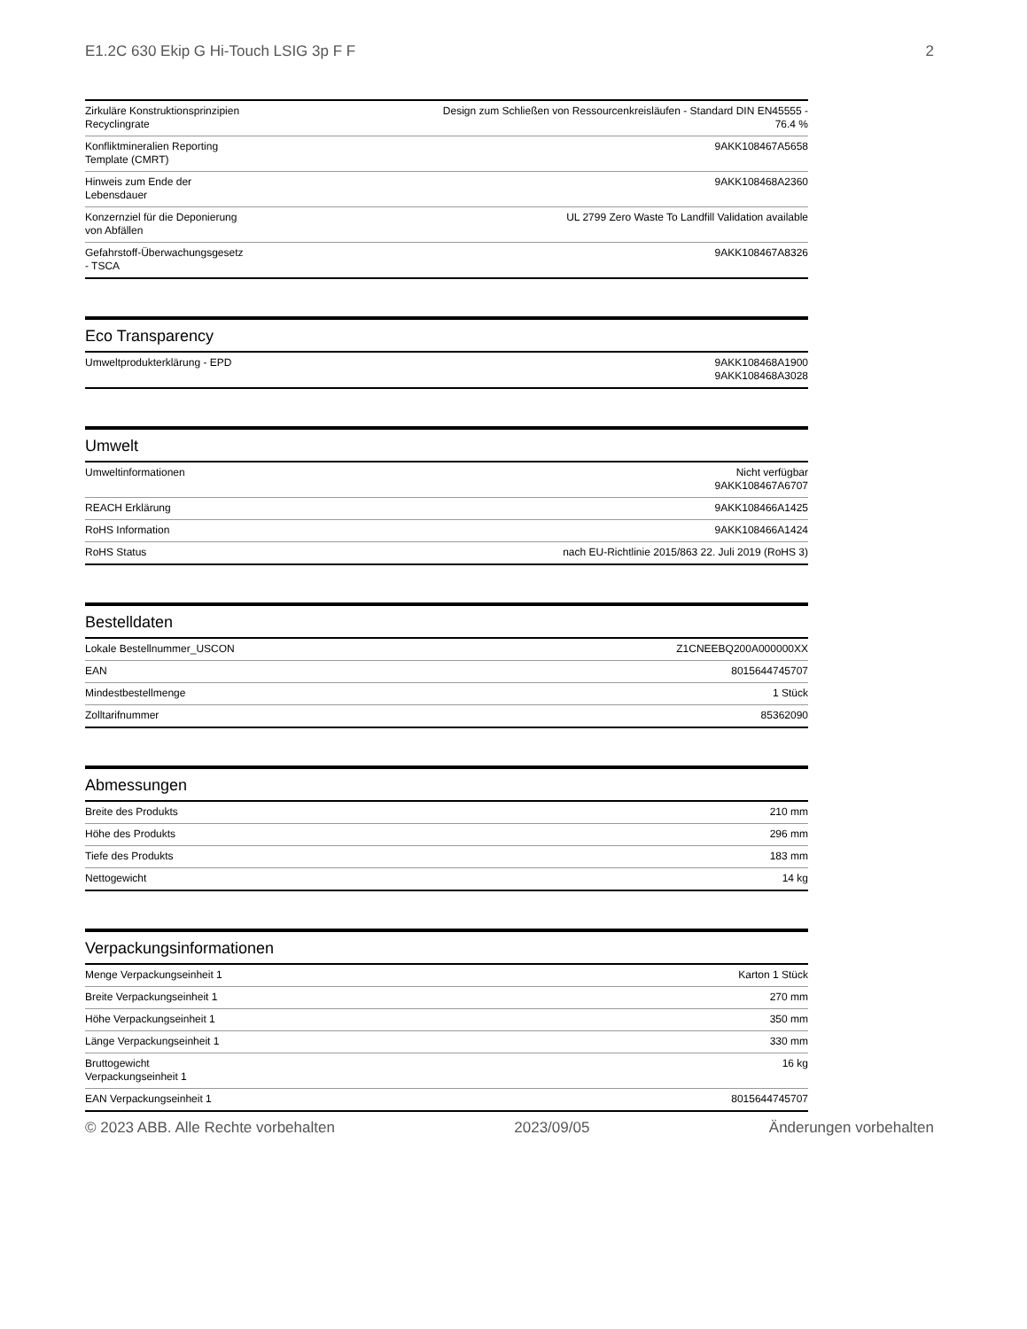E1.2C 630 Ekip G Hi-Touch LSIG 3p F F 2
| Zirkuläre Konstruktionsprinzipien Recyclingrate | Design zum Schließen von Ressourcenkreisläufen - Standard DIN EN45555 - 76.4 % |
| Konfliktmineralien Reporting Template (CMRT) | 9AKK108467A5658 |
| Hinweis zum Ende der Lebensdauer | 9AKK108468A2360 |
| Konzernziel für die Deponierung von Abfällen | UL 2799 Zero Waste To Landfill Validation available |
| Gefahrstoff-Überwachungsgesetz - TSCA | 9AKK108467A8326 |
Eco Transparency
| Umweltprodukterklärung - EPD | 9AKK108468A1900 9AKK108468A3028 |
Umwelt
| Umweltinformationen | Nicht verfügbar 9AKK108467A6707 |
| REACH Erklärung | 9AKK108466A1425 |
| RoHS Information | 9AKK108466A1424 |
| RoHS Status | nach EU-Richtlinie 2015/863 22. Juli 2019 (RoHS 3) |
Bestelldaten
| Lokale Bestellnummer_USCON | Z1CNEEBQ200A000000XX |
| EAN | 8015644745707 |
| Mindestbestellmenge | 1 Stück |
| Zolltarifnummer | 85362090 |
Abmessungen
| Breite des Produkts | 210 mm |
| Höhe des Produkts | 296 mm |
| Tiefe des Produkts | 183 mm |
| Nettogewicht | 14 kg |
Verpackungsinformationen
| Menge Verpackungseinheit 1 | Karton 1 Stück |
| Breite Verpackungseinheit 1 | 270 mm |
| Höhe Verpackungseinheit 1 | 350 mm |
| Länge Verpackungseinheit 1 | 330 mm |
| Bruttogewicht Verpackungseinheit 1 | 16 kg |
| EAN Verpackungseinheit 1 | 8015644745707 |
© 2023 ABB. Alle Rechte vorbehalten 2023/09/05 Änderungen vorbehalten